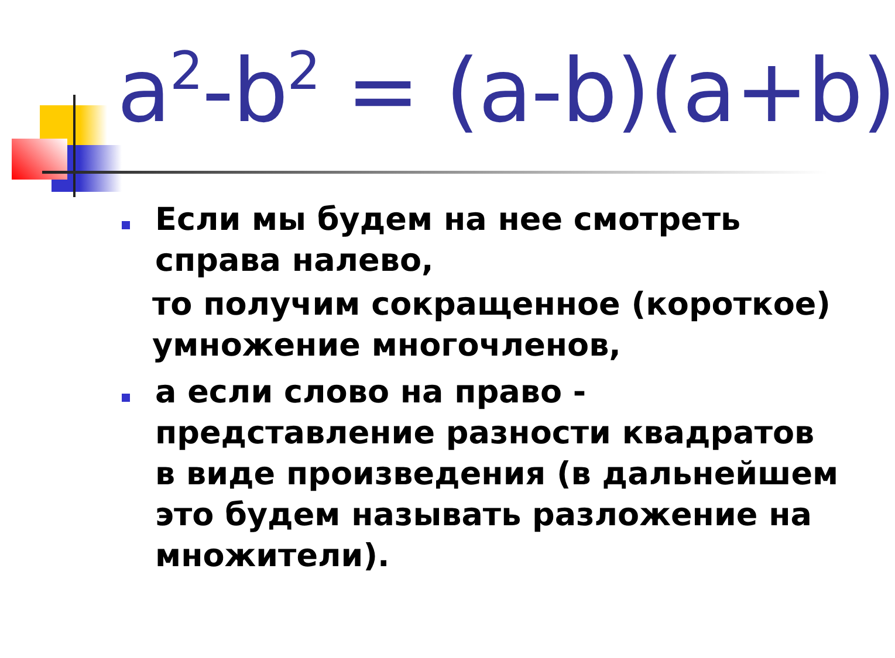a<sup>2</sup>-b<sup>2</sup> = (a-b)(a+b)
Если мы будем на нее смотреть справа налево,
то получим сокращенное (короткое) умножение многочленов,
а если слово на право - представление разности квадратов в виде произведения (в дальнейшем это будем называть разложение на множители).